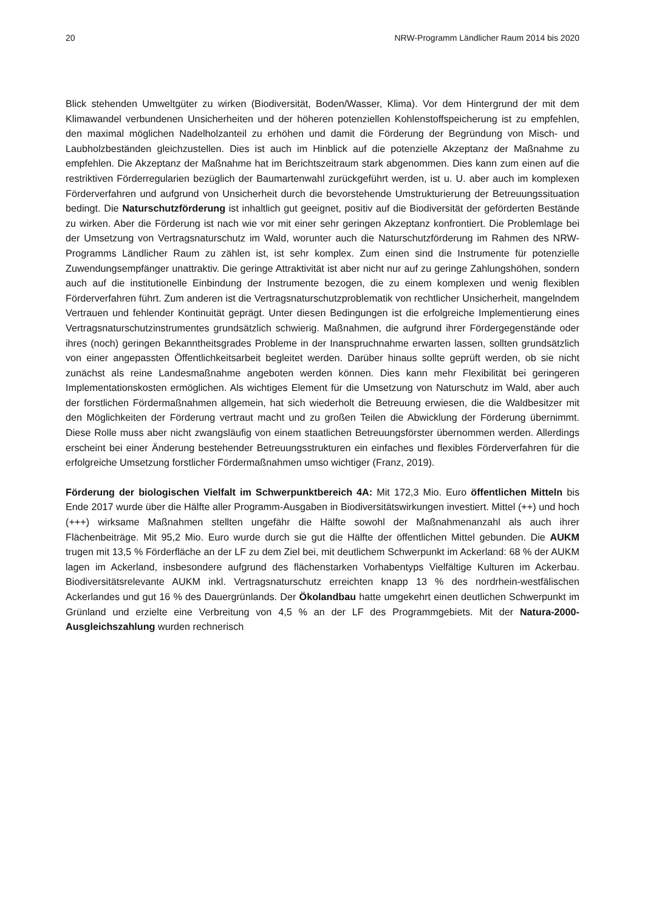20 NRW-Programm Ländlicher Raum 2014 bis 2020
Blick stehenden Umweltgüter zu wirken (Biodiversität, Boden/Wasser, Klima). Vor dem Hinter­grund der mit dem Klimawandel verbundenen Unsicherheiten und der höheren potenziellen Koh­lenstoffspeicherung ist zu empfehlen, den maximal möglichen Nadelholzanteil zu erhöhen und damit die Förderung der Begründung von Misch- und Laubholzbeständen gleichzustellen. Dies ist auch im Hinblick auf die potenzielle Akzeptanz der Maßnahme zu empfehlen. Die Akzeptanz der Maßnahme hat im Berichtszeitraum stark abgenommen. Dies kann zum einen auf die restriktiven Förderregularien bezüglich der Baumartenwahl zurückgeführt werden, ist u. U. aber auch im komplexen Förderverfahren und aufgrund von Unsicherheit durch die bevorstehende Umstruktu­rierung der Betreuungssituation bedingt. Die Naturschutzförderung ist inhaltlich gut geeignet, positiv auf die Biodiversität der geförderten Bestände zu wirken. Aber die Förderung ist nach wie vor mit einer sehr geringen Akzeptanz konfrontiert. Die Problemlage bei der Umsetzung von Ver­tragsnaturschutz im Wald, worunter auch die Naturschutzförderung im Rahmen des NRW-Programms Ländlicher Raum zu zählen ist, ist sehr komplex. Zum einen sind die Instrumente für potenzielle Zuwendungsempfänger unattraktiv. Die geringe Attraktivität ist aber nicht nur auf zu geringe Zahlungshöhen, sondern auch auf die institutionelle Einbindung der Instrumente bezo­gen, die zu einem komplexen und wenig flexiblen Förderverfahren führt. Zum anderen ist die Vertragsnaturschutzproblematik von rechtlicher Unsicherheit, mangelndem Vertrauen und feh­lender Kontinuität geprägt. Unter diesen Bedingungen ist die erfolgreiche Implementierung eines Vertragsnaturschutzinstrumentes grundsätzlich schwierig. Maßnahmen, die aufgrund ihrer För­dergegenstände oder ihres (noch) geringen Bekanntheitsgrades Probleme in der Inanspruchnah­me erwarten lassen, sollten grundsätzlich von einer angepassten Öffentlichkeitsarbeit begleitet werden. Darüber hinaus sollte geprüft werden, ob sie nicht zunächst als reine Landesmaßnahme angeboten werden können. Dies kann mehr Flexibilität bei geringeren Implementationskosten ermöglichen. Als wichtiges Element für die Umsetzung von Naturschutz im Wald, aber auch der forstlichen Fördermaßnahmen allgemein, hat sich wiederholt die Betreuung erwiesen, die die Waldbesitzer mit den Möglichkeiten der Förderung vertraut macht und zu großen Teilen die Ab­wicklung der Förderung übernimmt. Diese Rolle muss aber nicht zwangsläufig von einem staatli­chen Betreuungsförster übernommen werden. Allerdings erscheint bei einer Änderung beste­hender Betreuungsstrukturen ein einfaches und flexibles Förderverfahren für die erfolgreiche Umsetzung forstlicher Fördermaßnahmen umso wichtiger (Franz, 2019).
Förderung der biologischen Vielfalt im Schwerpunktbereich 4A: Mit 172,3 Mio. Euro öffentli­chen Mitteln bis Ende 2017 wurde über die Hälfte aller Programm-Ausgaben in Biodiversitätswir­kungen investiert. Mittel (++) und hoch (+++) wirksame Maßnahmen stellten ungefähr die Hälfte sowohl der Maßnahmenanzahl als auch ihrer Flächenbeiträge. Mit 95,2 Mio. Euro wurde durch sie gut die Hälfte der öffentlichen Mittel gebunden. Die AUKM trugen mit 13,5 % Förderfläche an der LF zu dem Ziel bei, mit deutlichem Schwerpunkt im Ackerland: 68 % der AUKM lagen im Ackerland, insbesondere aufgrund des flächenstarken Vorhabentyps Vielfältige Kulturen im Ackerbau. Biodiversitätsrelevante AUKM inkl. Vertragsnaturschutz erreichten knapp 13 % des nordrhein-westfälischen Ackerlandes und gut 16 % des Dauergrünlands. Der Ökolandbau hatte umgekehrt einen deutlichen Schwerpunkt im Grünland und erzielte eine Verbreitung von 4,5 % an der LF des Programmgebiets. Mit der Natura-2000-Ausgleichszahlung wurden rechnerisch